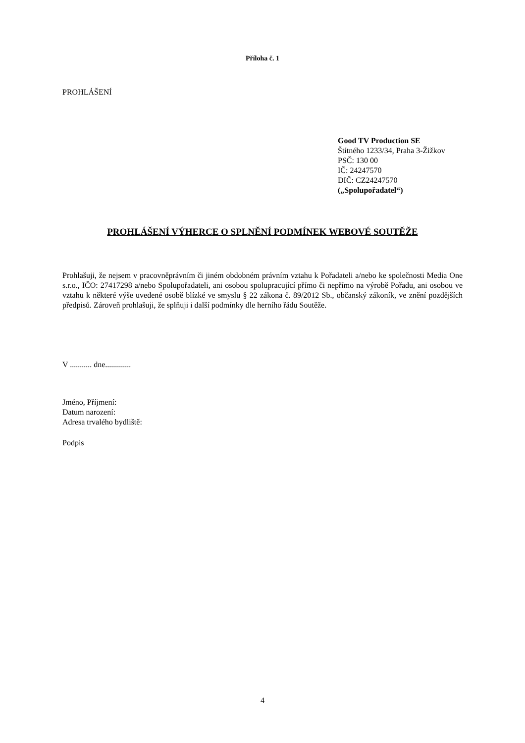Příloha č. 1
PROHLÁŠENÍ
Good TV Production SE
Štítného 1233/34, Praha 3-Žižkov
PSČ: 130 00
IČ: 24247570
DIČ: CZ24247570
(„Spolupořadatel“)
PROHLÁŠENÍ VÝHERCE O SPLNĚNÍ PODMÍNEK WEBOVÉ SOUTĚŽE
Prohlašuji, že nejsem v pracovněprávním či jiném obdobném právním vztahu k Pořadateli a/nebo ke společnosti Media One s.r.o., IČO: 27417298 a/nebo Spolupořadateli, ani osobou spolupracující přímo či nepřímo na výrobě Pořadu, ani osobou ve vztahu k některé výše uvedené osobě blízké ve smyslu § 22 zákona č. 89/2012 Sb., občanský zákoník, ve znění pozdějších předpisů. Zároveň prohlašuji, že splňuji i další podmínky dle herního řádu Soutěže.
V ........... dne.............
Jméno, Příjmení:
Datum narození:
Adresa trvalého bydliště:
Podpis
4